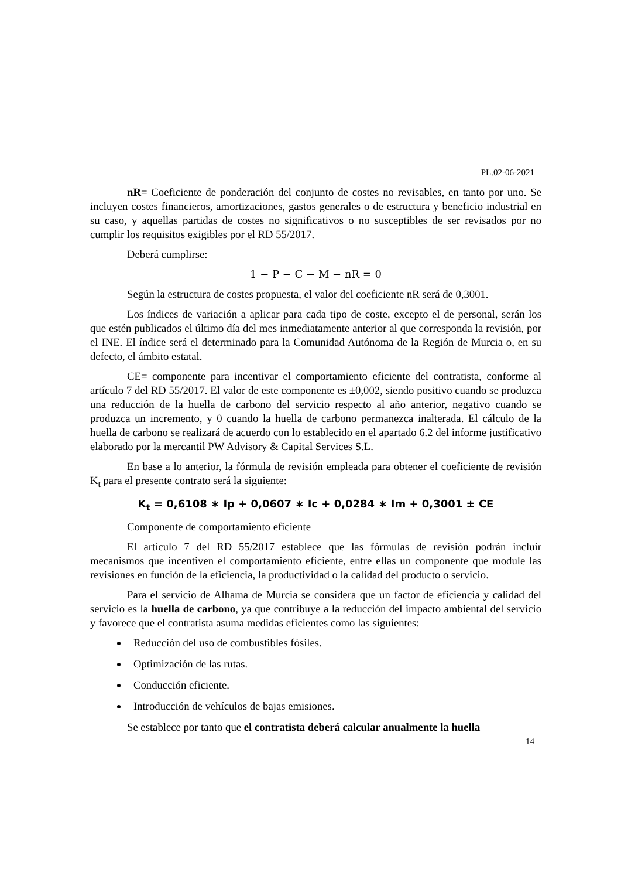PL.02-06-2021
nR= Coeficiente de ponderación del conjunto de costes no revisables, en tanto por uno. Se incluyen costes financieros, amortizaciones, gastos generales o de estructura y beneficio industrial en su caso, y aquellas partidas de costes no significativos o no susceptibles de ser revisados por no cumplir los requisitos exigibles por el RD 55/2017.
Deberá cumplirse:
1 − P − C − M − nR = 0
Según la estructura de costes propuesta, el valor del coeficiente nR será de 0,3001.
Los índices de variación a aplicar para cada tipo de coste, excepto el de personal, serán los que estén publicados el último día del mes inmediatamente anterior al que corresponda la revisión, por el INE. El índice será el determinado para la Comunidad Autónoma de la Región de Murcia o, en su defecto, el ámbito estatal.
CE= componente para incentivar el comportamiento eficiente del contratista, conforme al artículo 7 del RD 55/2017. El valor de este componente es ±0,002, siendo positivo cuando se produzca una reducción de la huella de carbono del servicio respecto al año anterior, negativo cuando se produzca un incremento, y 0 cuando la huella de carbono permanezca inalterada. El cálculo de la huella de carbono se realizará de acuerdo con lo establecido en el apartado 6.2 del informe justificativo elaborado por la mercantil PW Advisory & Capital Services S.L.
En base a lo anterior, la fórmula de revisión empleada para obtener el coeficiente de revisión K<sub>t</sub> para el presente contrato será la siguiente:
K<sub>t</sub> = 0,6108 ∗ Ip + 0,0607 ∗ Ic + 0,0284 ∗ Im + 0,3001 ± CE
Componente de comportamiento eficiente
El artículo 7 del RD 55/2017 establece que las fórmulas de revisión podrán incluir mecanismos que incentiven el comportamiento eficiente, entre ellas un componente que module las revisiones en función de la eficiencia, la productividad o la calidad del producto o servicio.
Para el servicio de Alhama de Murcia se considera que un factor de eficiencia y calidad del servicio es la huella de carbono, ya que contribuye a la reducción del impacto ambiental del servicio y favorece que el contratista asuma medidas eficientes como las siguientes:
Reducción del uso de combustibles fósiles.
Optimización de las rutas.
Conducción eficiente.
Introducción de vehículos de bajas emisiones.
Se establece por tanto que el contratista deberá calcular anualmente la huella
14